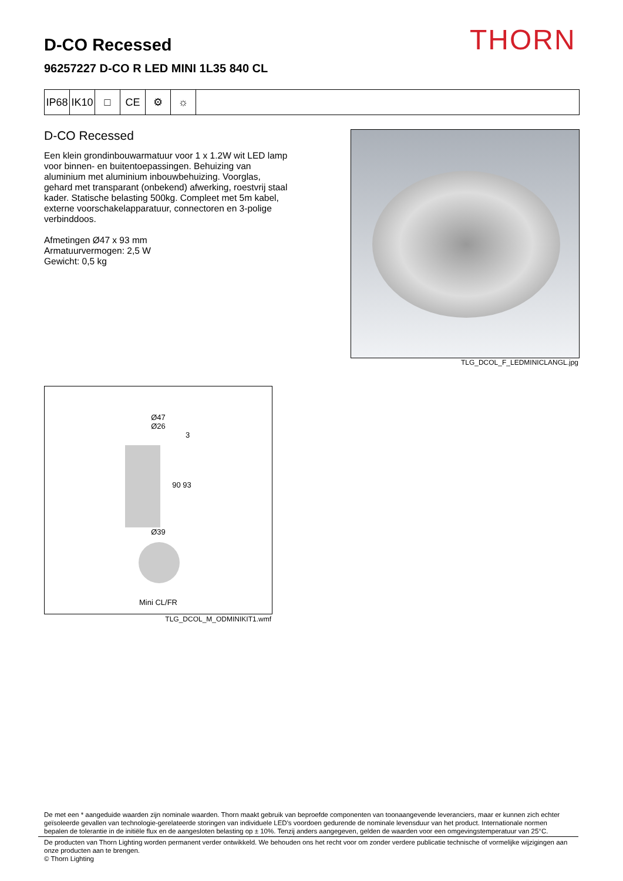THORN
D-CO Recessed
96257227 D-CO R LED MINI 1L35 840 CL
IP68
IK10
□ CE ⚙ ☼
D-CO Recessed
Een klein grondinbouwarmatuur voor 1 x 1.2W wit LED lamp voor binnen- en buitentoepassingen. Behuizing van aluminium met aluminium inbouwbehuizing. Voorglas, gehard met transparant (onbekend) afwerking, roestvrij staal kader. Statische belasting 500kg. Compleet met 5m kabel, externe voorschakelapparatuur, connectoren en 3-polige verbinddoos.
Afmetingen Ø47 x 93 mm
Armatuurvermogen: 2,5 W
Gewicht: 0,5 kg
TLG_DCOL_F_LEDMINICLANGL.jpg
Ø47
Ø26
3
90 93
Ø39
Mini CL/FR
TLG_DCOL_M_ODMINIKIT1.wmf
De met een * aangeduide waarden zijn nominale waarden. Thorn maakt gebruik van beproefde componenten van toonaangevende leveranciers, maar er kunnen zich echter geïsoleerde gevallen van technologie-gerelateerde storingen van individuele LED's voordoen gedurende de nominale levensduur van het product. Internationale normen bepalen de tolerantie in de initiële flux en de aangesloten belasting op ± 10%. Tenzij anders aangegeven, gelden de waarden voor een omgevingstemperatuur van 25°C.
De producten van Thorn Lighting worden permanent verder ontwikkeld. We behouden ons het recht voor om zonder verdere publicatie technische of vormelijke wijzigingen aan onze producten aan te brengen.
© Thorn Lighting